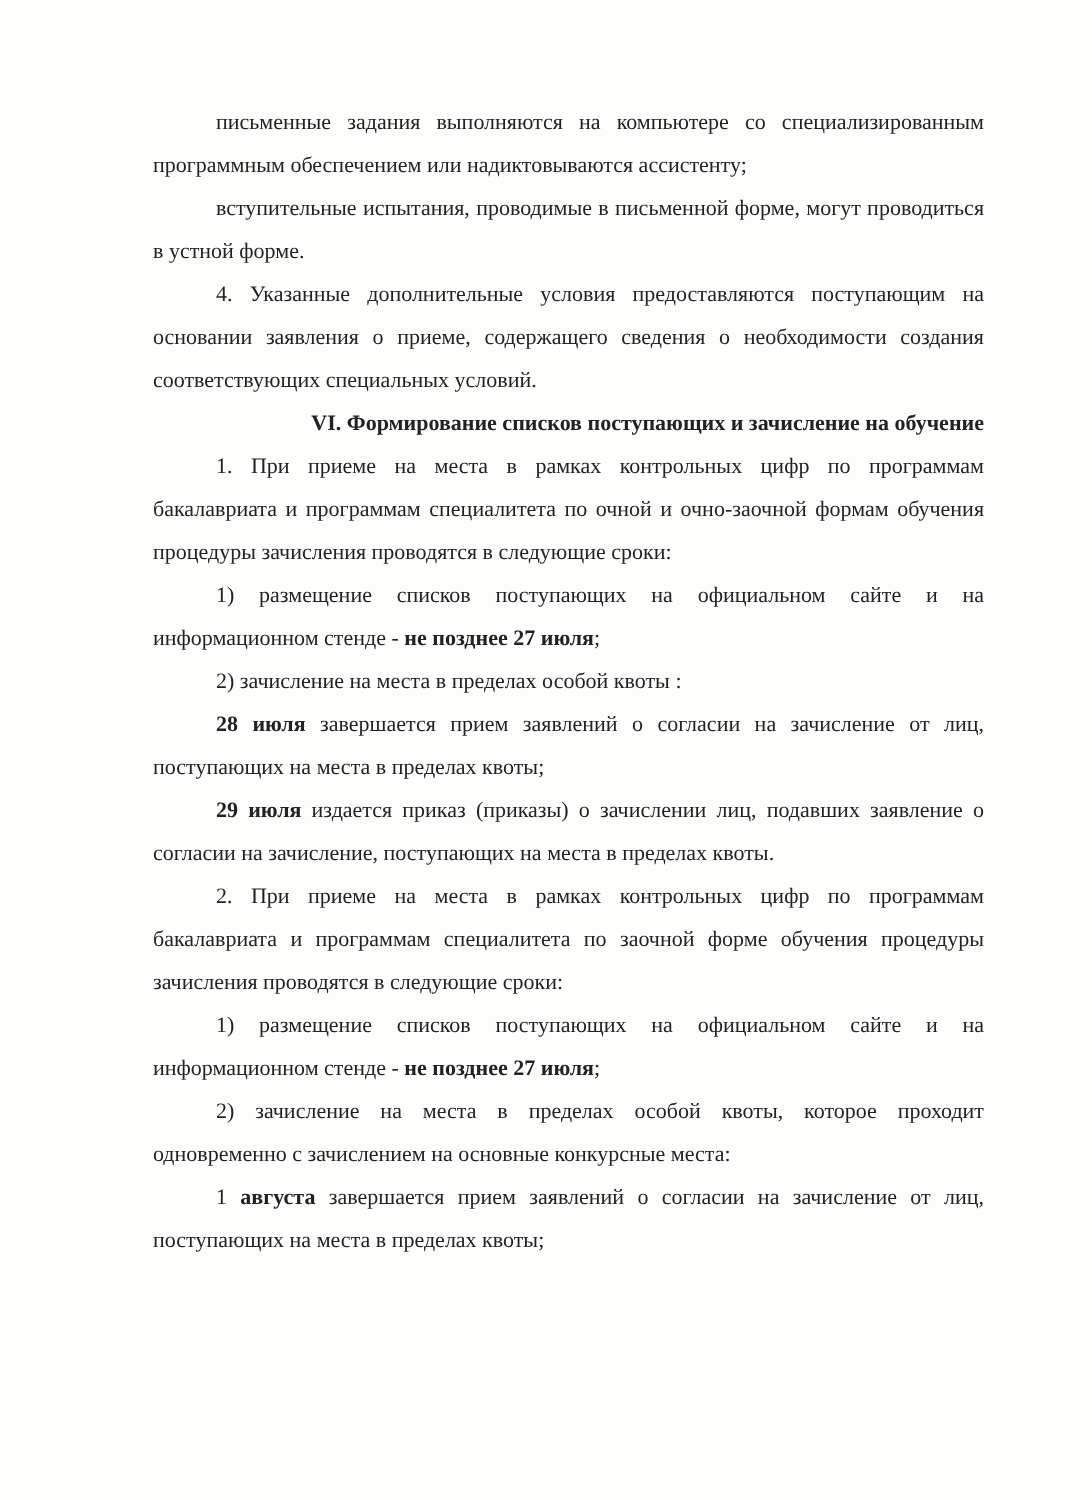письменные задания выполняются на компьютере со специализированным программным обеспечением или надиктовываются ассистенту;
вступительные испытания, проводимые в письменной форме, могут проводиться в устной форме.
4. Указанные дополнительные условия предоставляются поступающим на основании заявления о приеме, содержащего сведения о необходимости создания соответствующих специальных условий.
VI. Формирование списков поступающих и зачисление на обучение
1. При приеме на места в рамках контрольных цифр по программам бакалавриата и программам специалитета по очной и очно-заочной формам обучения процедуры зачисления проводятся в следующие сроки:
1) размещение списков поступающих на официальном сайте и на информационном стенде - не позднее 27 июля;
2) зачисление на места в пределах особой квоты :
28 июля завершается прием заявлений о согласии на зачисление от лиц, поступающих на места в пределах квоты;
29 июля издается приказ (приказы) о зачислении лиц, подавших заявление о согласии на зачисление, поступающих на места в пределах квоты.
2. При приеме на места в рамках контрольных цифр по программам бакалавриата и программам специалитета по заочной форме обучения процедуры зачисления проводятся в следующие сроки:
1) размещение списков поступающих на официальном сайте и на информационном стенде - не позднее 27 июля;
2) зачисление на места в пределах особой квоты, которое проходит одновременно с зачислением на основные конкурсные места:
1 августа завершается прием заявлений о согласии на зачисление от лиц, поступающих на места в пределах квоты;